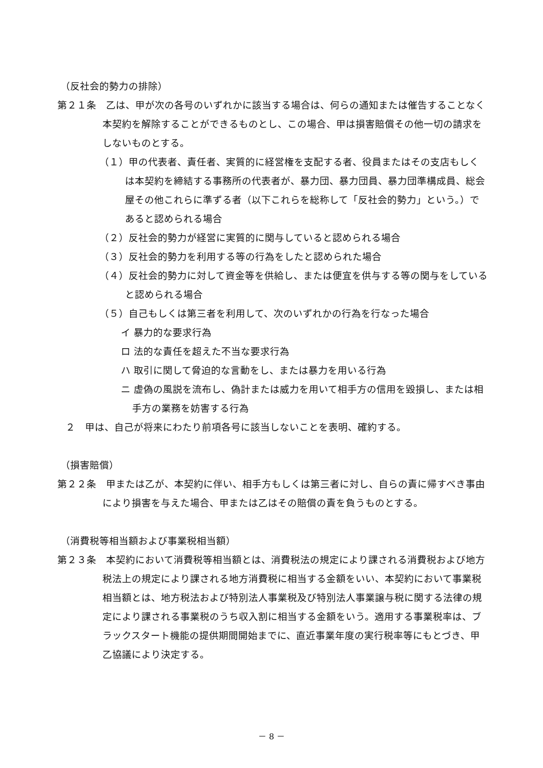（反社会的勢力の排除）
第２１条　乙は、甲が次の各号のいずれかに該当する場合は、何らの通知または催告することなく本契約を解除することができるものとし、この場合、甲は損害賠償その他一切の請求をしないものとする。
（１）甲の代表者、責任者、実質的に経営権を支配する者、役員またはその支店もしくは本契約を締結する事務所の代表者が、暴力団、暴力団員、暴力団準構成員、総会屋その他これらに準ずる者（以下これらを総称して「反社会的勢力」という。）であると認められる場合
（２）反社会的勢力が経営に実質的に関与していると認められる場合
（３）反社会的勢力を利用する等の行為をしたと認められた場合
（４）反社会的勢力に対して資金等を供給し、または便宜を供与する等の関与をしていると認められる場合
（５）自己もしくは第三者を利用して、次のいずれかの行為を行なった場合
イ 暴力的な要求行為
ロ 法的な責任を超えた不当な要求行為
ハ 取引に関して脅迫的な言動をし、または暴力を用いる行為
ニ 虚偽の風説を流布し、偽計または威力を用いて相手方の信用を毀損し、または相手方の業務を妨害する行為
２　甲は、自己が将来にわたり前項各号に該当しないことを表明、確約する。
（損害賠償）
第２２条　甲または乙が、本契約に伴い、相手方もしくは第三者に対し、自らの責に帰すべき事由により損害を与えた場合、甲または乙はその賠償の責を負うものとする。
（消費税等相当額および事業税相当額）
第２３条　本契約において消費税等相当額とは、消費税法の規定により課される消費税および地方税法上の規定により課される地方消費税に相当する金額をいい、本契約において事業税相当額とは、地方税法および特別法人事業税及び特別法人事業譲与税に関する法律の規定により課される事業税のうち収入割に相当する金額をいう。適用する事業税率は、ブラックスタート機能の提供期間開始までに、直近事業年度の実行税率等にもとづき、甲乙協議により決定する。
－ 8 －